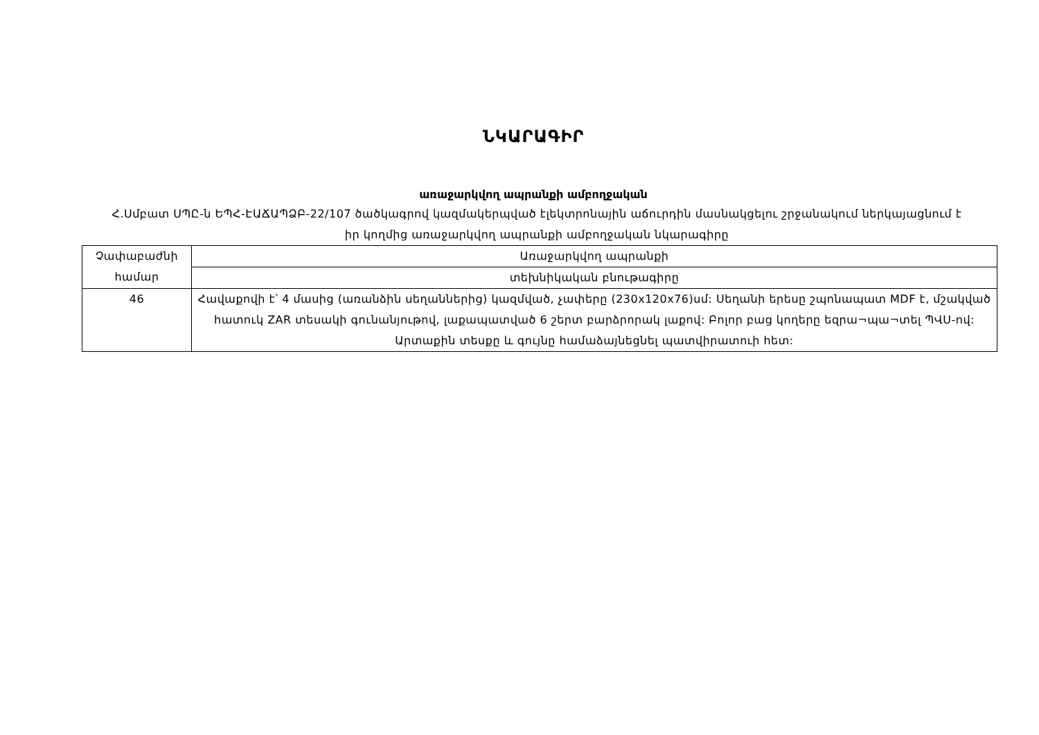ՆԿԱՐԱԳԻՐ
առաջարկվող ապրանքի ամբողջական
Հ.Սմբատ ՍՊԸ-ն ԵՊՀ-ԷԱՃԱՊՁԲ-22/107 ծածկագրով կազմակերպված էլեկտրոնային աճուրդին մասնակցելու շրջանակում ներկայացնում է իր կողմից առաջարկվող ապրանքի ամբողջական նկարագիրը
| Չափաբաժնի համար | Առաջարկվող ապրանքի |
| --- | --- |
| | տեխնիկական բնութագիրը |
| 46 | Հավաքովի է՝ 4 մասից (առանձին սեղաններից) կազմված, չափերը (230x120x76)սմ: Սեղանի երեսը շպոնապատ MDF է, մշակված հատուկ ZAR տեսակի գունանյութով, լաքապատված 6 շերտ բարձրորակ լաքով: Բոլոր բաց կողերը եզրա¬պա¬տել ՊՎՍ-ով: Արտաքին տեսքը և գույնը համաձայնեցնել պատվիրատուի հետ: |